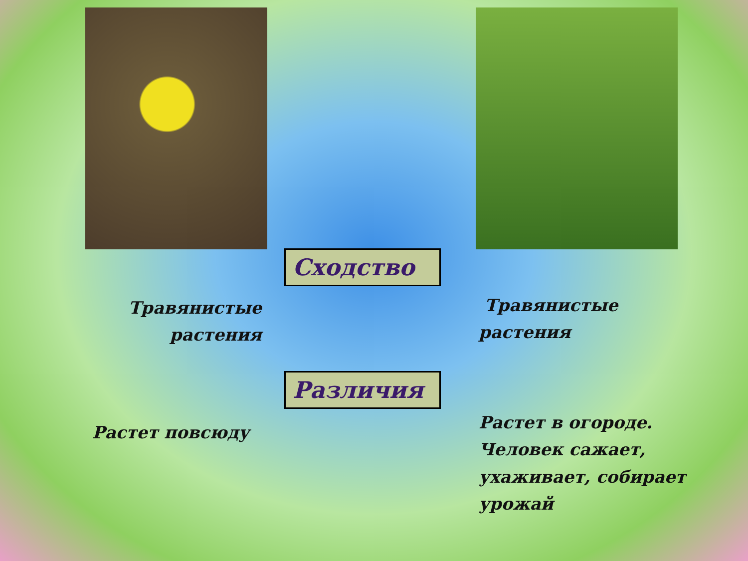Травянистые
растения
Растет повсюду
Сходство
Различия
Травянистые
растения
Растет в огороде.
Человек сажает,
ухаживает, собирает
урожай